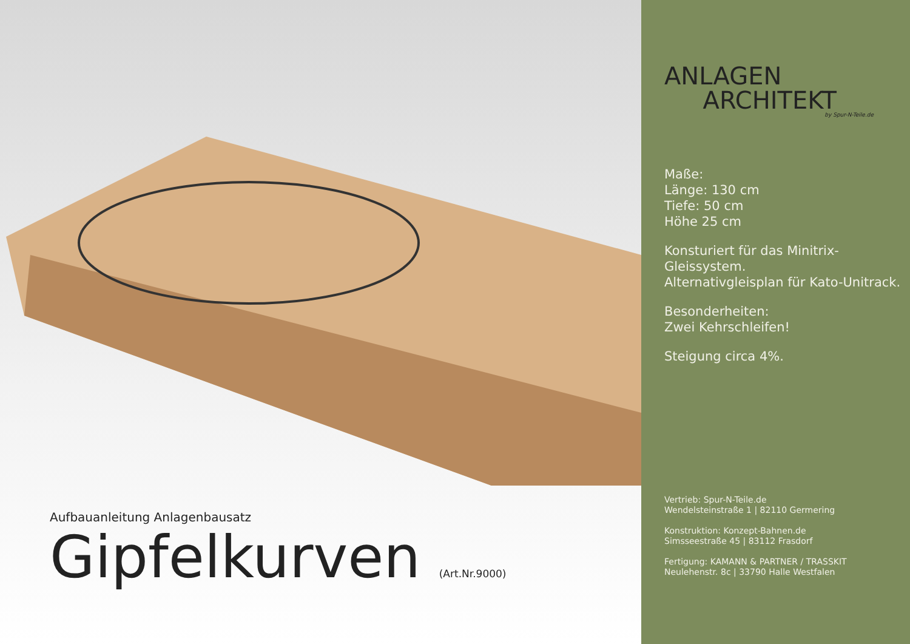Aufbauanleitung Anlagenbausatz
Gipfelkurven (Art.Nr.9000)
ANLAGEN
ARCHITEKT
by Spur-N-Teile.de
Maße:
Länge: 130 cm
Tiefe: 50 cm
Höhe 25 cm
Konsturiert für das Minitrix-Gleissystem.
Alternativgleisplan für Kato-Unitrack.
Besonderheiten:
Zwei Kehrschleifen!
Steigung circa 4%.
Vertrieb: Spur-N-Teile.de
Wendelsteinstraße 1 | 82110 Germering
Konstruktion: Konzept-Bahnen.de
Simsseestraße 45 | 83112 Frasdorf
Fertigung: KAMANN & PARTNER / TRASSKIT
Neulehenstr. 8c | 33790 Halle Westfalen